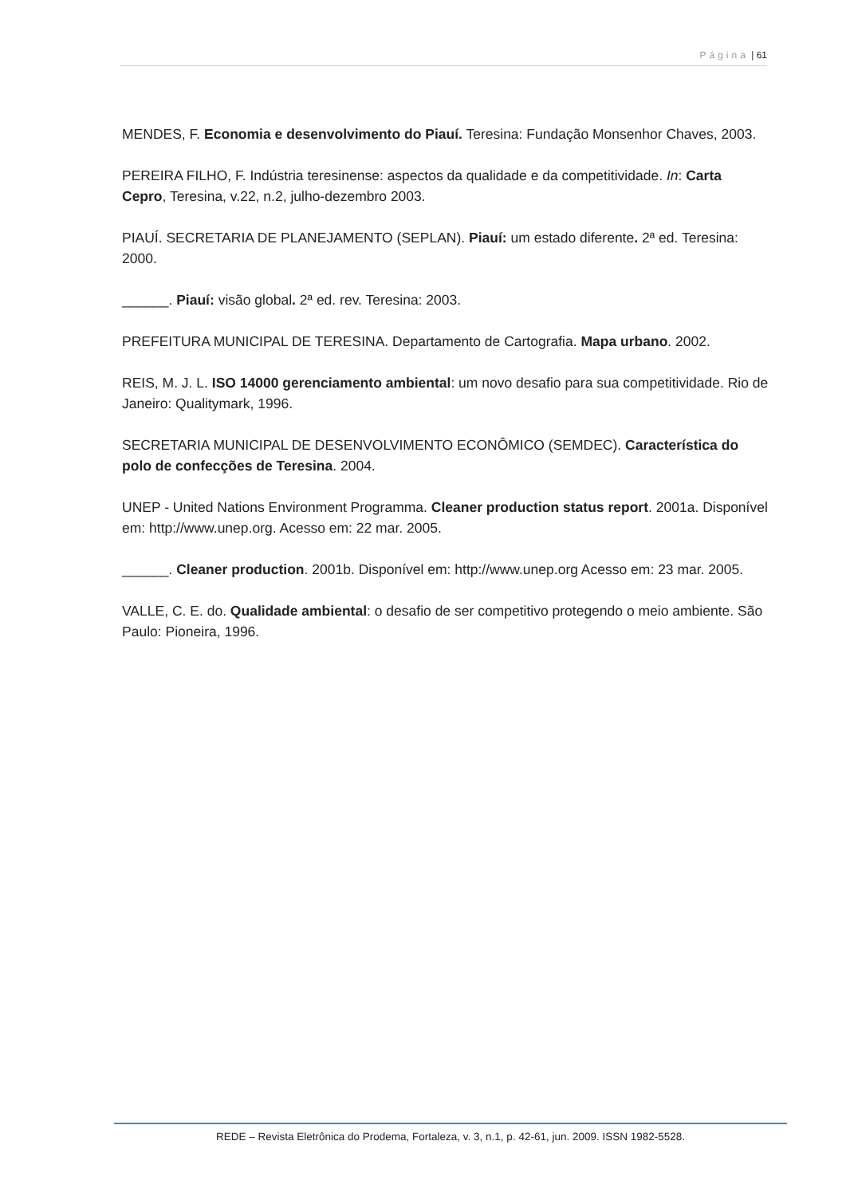Página | 61
MENDES, F. Economia e desenvolvimento do Piauí. Teresina: Fundação Monsenhor Chaves, 2003.
PEREIRA FILHO, F. Indústria teresinense: aspectos da qualidade e da competitividade. In: Carta Cepro, Teresina, v.22, n.2, julho-dezembro 2003.
PIAUÍ. SECRETARIA DE PLANEJAMENTO (SEPLAN). Piauí: um estado diferente. 2ª ed. Teresina: 2000.
______. Piauí: visão global. 2ª ed. rev. Teresina: 2003.
PREFEITURA MUNICIPAL DE TERESINA. Departamento de Cartografia. Mapa urbano. 2002.
REIS, M. J. L. ISO 14000 gerenciamento ambiental: um novo desafio para sua competitividade. Rio de Janeiro: Qualitymark, 1996.
SECRETARIA MUNICIPAL DE DESENVOLVIMENTO ECONÔMICO (SEMDEC). Característica do polo de confecções de Teresina. 2004.
UNEP - United Nations Environment Programma. Cleaner production status report. 2001a. Disponível em: http://www.unep.org. Acesso em: 22 mar. 2005.
______. Cleaner production. 2001b. Disponível em: http://www.unep.org Acesso em: 23 mar. 2005.
VALLE, C. E. do. Qualidade ambiental: o desafio de ser competitivo protegendo o meio ambiente. São Paulo: Pioneira, 1996.
REDE – Revista Eletrônica do Prodema, Fortaleza, v. 3, n.1, p. 42-61, jun. 2009. ISSN 1982-5528.